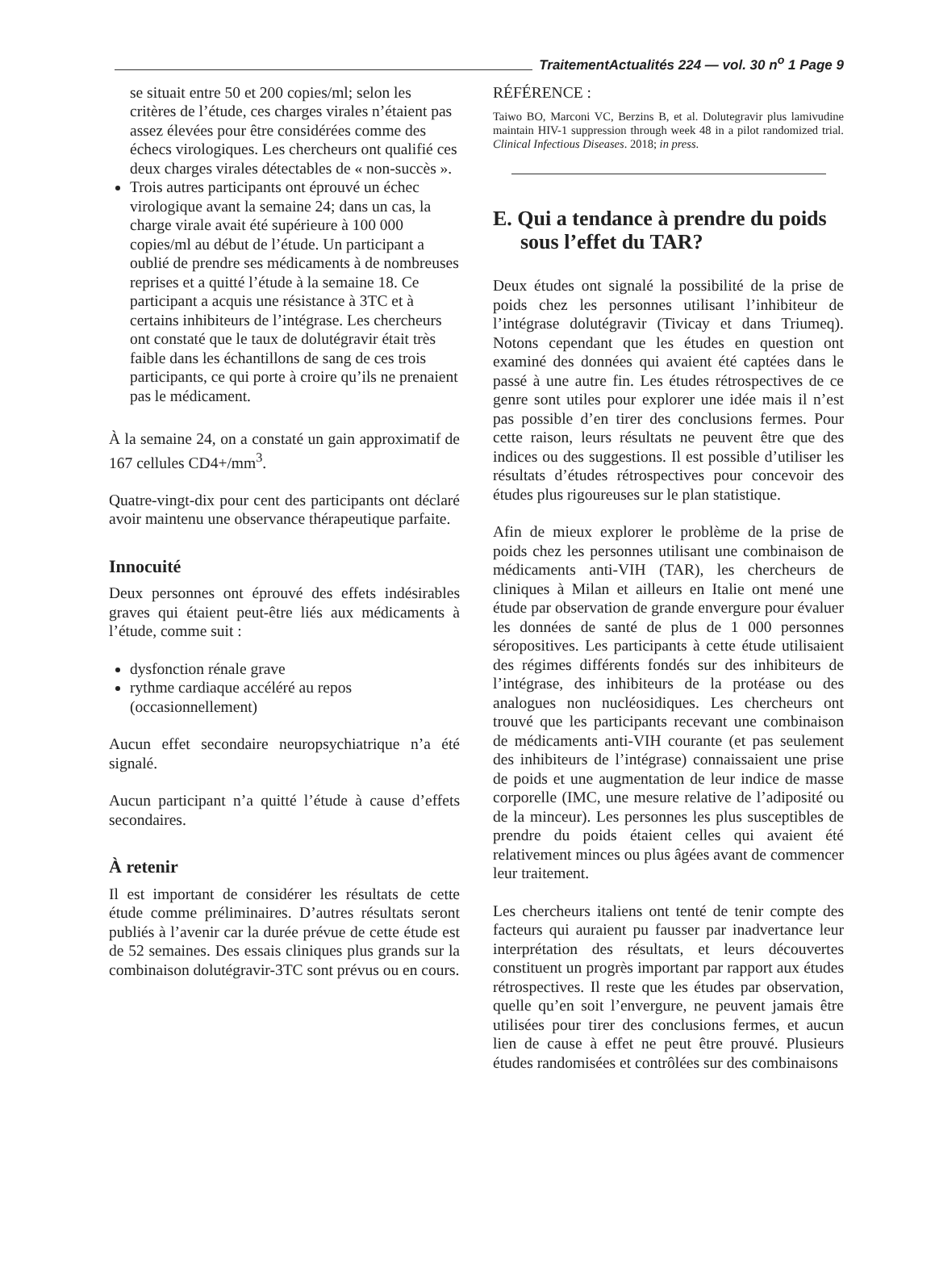TraitementActualités 224 — vol. 30 n<sup>o</sup> 1 Page 9
se situait entre 50 et 200 copies/ml; selon les critères de l’étude, ces charges virales n’étaient pas assez élevées pour être considérées comme des échecs virologiques. Les chercheurs ont qualifié ces deux charges virales détectables de « non-succès ».
Trois autres participants ont éprouvé un échec virologique avant la semaine 24; dans un cas, la charge virale avait été supérieure à 100 000 copies/ml au début de l’étude. Un participant a oublié de prendre ses médicaments à de nombreuses reprises et a quitté l’étude à la semaine 18. Ce participant a acquis une résistance à 3TC et à certains inhibiteurs de l’intégrase. Les chercheurs ont constaté que le taux de dolutégravir était très faible dans les échantillons de sang de ces trois participants, ce qui porte à croire qu’ils ne prenaient pas le médicament.
À la semaine 24, on a constaté un gain approximatif de 167 cellules CD4+/mm<sup>3</sup>.
Quatre-vingt-dix pour cent des participants ont déclaré avoir maintenu une observance thérapeutique parfaite.
Innocuité
Deux personnes ont éprouvé des effets indésirables graves qui étaient peut-être liés aux médicaments à l’étude, comme suit :
dysfonction rénale grave
rythme cardiaque accéléré au repos (occasionnellement)
Aucun effet secondaire neuropsychiatrique n’a été signalé.
Aucun participant n’a quitté l’étude à cause d’effets secondaires.
À retenir
Il est important de considérer les résultats de cette étude comme préliminaires. D’autres résultats seront publiés à l’avenir car la durée prévue de cette étude est de 52 semaines. Des essais cliniques plus grands sur la combinaison dolutégravir-3TC sont prévus ou en cours.
RÉFÉRENCE :
Taiwo BO, Marconi VC, Berzins B, et al. Dolutegravir plus lamivudine maintain HIV-1 suppression through week 48 in a pilot randomized trial. Clinical Infectious Diseases. 2018; in press.
E. Qui a tendance à prendre du poids sous l’effet du TAR?
Deux études ont signalé la possibilité de la prise de poids chez les personnes utilisant l’inhibiteur de l’intégrase dolutégravir (Tivicay et dans Triumeq). Notons cependant que les études en question ont examiné des données qui avaient été captées dans le passé à une autre fin. Les études rétrospectives de ce genre sont utiles pour explorer une idée mais il n’est pas possible d’en tirer des conclusions fermes. Pour cette raison, leurs résultats ne peuvent être que des indices ou des suggestions. Il est possible d’utiliser les résultats d’études rétrospectives pour concevoir des études plus rigoureuses sur le plan statistique.
Afin de mieux explorer le problème de la prise de poids chez les personnes utilisant une combinaison de médicaments anti-VIH (TAR), les chercheurs de cliniques à Milan et ailleurs en Italie ont mené une étude par observation de grande envergure pour évaluer les données de santé de plus de 1 000 personnes séropositives. Les participants à cette étude utilisaient des régimes différents fondés sur des inhibiteurs de l’intégrase, des inhibiteurs de la protéase ou des analogues non nucléosidiques. Les chercheurs ont trouvé que les participants recevant une combinaison de médicaments anti-VIH courante (et pas seulement des inhibiteurs de l’intégrase) connaissaient une prise de poids et une augmentation de leur indice de masse corporelle (IMC, une mesure relative de l’adiposité ou de la minceur). Les personnes les plus susceptibles de prendre du poids étaient celles qui avaient été relativement minces ou plus âgées avant de commencer leur traitement.
Les chercheurs italiens ont tenté de tenir compte des facteurs qui auraient pu fausser par inadvertance leur interprétation des résultats, et leurs découvertes constituent un progrès important par rapport aux études rétrospectives. Il reste que les études par observation, quelle qu’en soit l’envergure, ne peuvent jamais être utilisées pour tirer des conclusions fermes, et aucun lien de cause à effet ne peut être prouvé. Plusieurs études randomisées et contrôlées sur des combinaisons